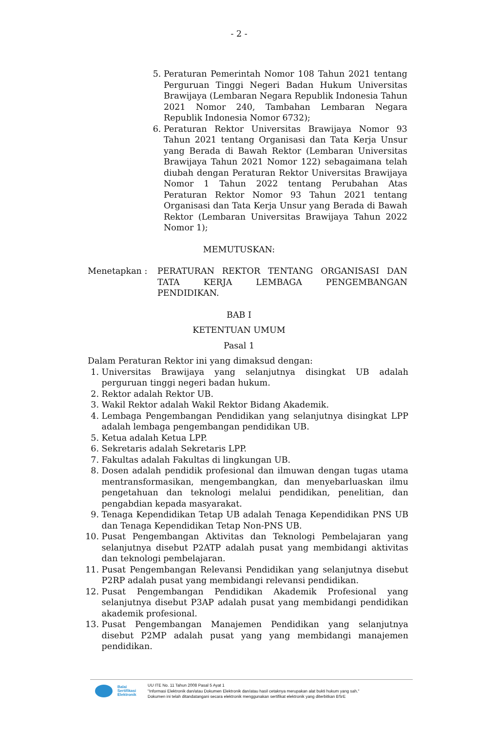- 2 -
5. Peraturan Pemerintah Nomor 108 Tahun 2021 tentang Perguruan Tinggi Negeri Badan Hukum Universitas Brawijaya (Lembaran Negara Republik Indonesia Tahun 2021 Nomor 240, Tambahan Lembaran Negara Republik Indonesia Nomor 6732);
6. Peraturan Rektor Universitas Brawijaya Nomor 93 Tahun 2021 tentang Organisasi dan Tata Kerja Unsur yang Berada di Bawah Rektor (Lembaran Universitas Brawijaya Tahun 2021 Nomor 122) sebagaimana telah diubah dengan Peraturan Rektor Universitas Brawijaya Nomor 1 Tahun 2022 tentang Perubahan Atas Peraturan Rektor Nomor 93 Tahun 2021 tentang Organisasi dan Tata Kerja Unsur yang Berada di Bawah Rektor (Lembaran Universitas Brawijaya Tahun 2022 Nomor 1);
MEMUTUSKAN:
Menetapkan : PERATURAN REKTOR TENTANG ORGANISASI DAN TATA KERJA LEMBAGA PENGEMBANGAN PENDIDIKAN.
BAB I
KETENTUAN UMUM
Pasal 1
Dalam Peraturan Rektor ini yang dimaksud dengan:
1. Universitas Brawijaya yang selanjutnya disingkat UB adalah perguruan tinggi negeri badan hukum.
2. Rektor adalah Rektor UB.
3. Wakil Rektor adalah Wakil Rektor Bidang Akademik.
4. Lembaga Pengembangan Pendidikan yang selanjutnya disingkat LPP adalah lembaga pengembangan pendidikan UB.
5. Ketua adalah Ketua LPP.
6. Sekretaris adalah Sekretaris LPP.
7. Fakultas adalah Fakultas di lingkungan UB.
8. Dosen adalah pendidik profesional dan ilmuwan dengan tugas utama mentransformasikan, mengembangkan, dan menyebarluaskan ilmu pengetahuan dan teknologi melalui pendidikan, penelitian, dan pengabdian kepada masyarakat.
9. Tenaga Kependidikan Tetap UB adalah Tenaga Kependidikan PNS UB dan Tenaga Kependidikan Tetap Non-PNS UB.
10. Pusat Pengembangan Aktivitas dan Teknologi Pembelajaran yang selanjutnya disebut P2ATP adalah pusat yang membidangi aktivitas dan teknologi pembelajaran.
11. Pusat Pengembangan Relevansi Pendidikan yang selanjutnya disebut P2RP adalah pusat yang membidangi relevansi pendidikan.
12. Pusat Pengembangan Pendidikan Akademik Profesional yang selanjutnya disebut P3AP adalah pusat yang membidangi pendidikan akademik profesional.
13. Pusat Pengembangan Manajemen Pendidikan yang selanjutnya disebut P2MP adalah pusat yang yang membidangi manajemen pendidikan.
Balai
Sertifikasi
Elektronik
UU ITE No. 11 Tahun 2008 Pasal 5 Ayat 1
"Informasi Elektronik dan/atau Dokumen Elektronik dan/atau hasil cetaknya merupakan alat bukti hukum yang sah."
Dokumen ini telah ditandatangani secara elektronik menggunakan sertifikat elektronik yang diterbitkan BSrE